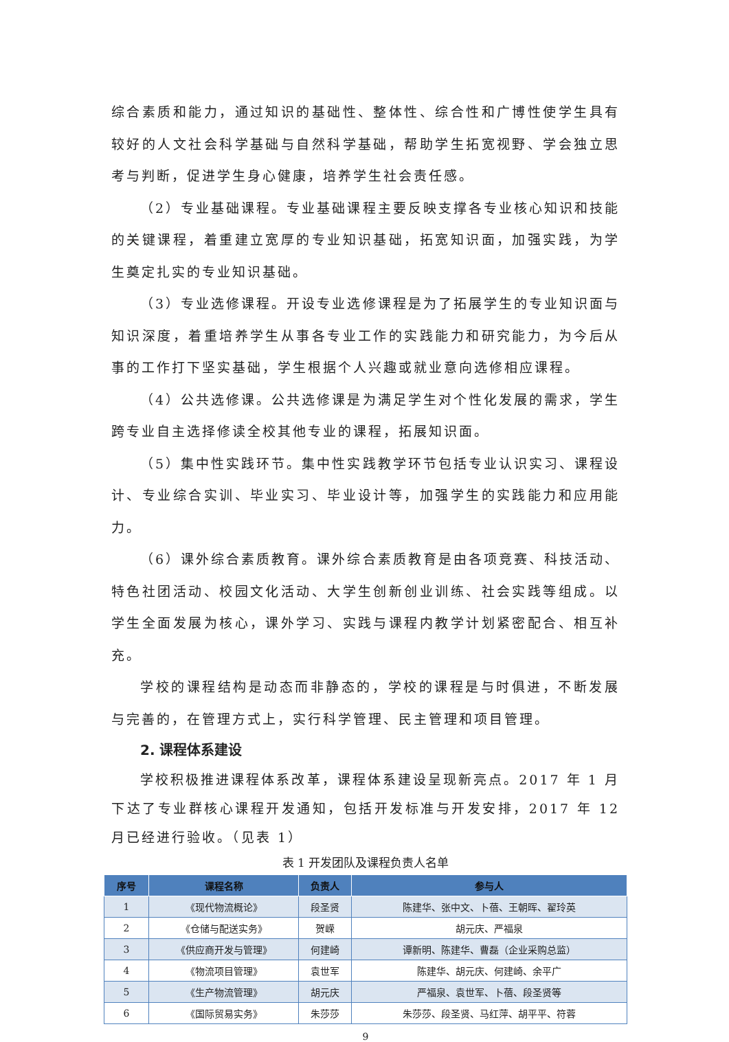综合素质和能力，通过知识的基础性、整体性、综合性和广博性使学生具有较好的人文社会科学基础与自然科学基础，帮助学生拓宽视野、学会独立思考与判断，促进学生身心健康，培养学生社会责任感。
（2）专业基础课程。专业基础课程主要反映支撑各专业核心知识和技能的关键课程，着重建立宽厚的专业知识基础，拓宽知识面，加强实践，为学生奠定扎实的专业知识基础。
（3）专业选修课程。开设专业选修课程是为了拓展学生的专业知识面与知识深度，着重培养学生从事各专业工作的实践能力和研究能力，为今后从事的工作打下坚实基础，学生根据个人兴趣或就业意向选修相应课程。
（4）公共选修课。公共选修课是为满足学生对个性化发展的需求，学生跨专业自主选择修读全校其他专业的课程，拓展知识面。
（5）集中性实践环节。集中性实践教学环节包括专业认识实习、课程设计、专业综合实训、毕业实习、毕业设计等，加强学生的实践能力和应用能力。
（6）课外综合素质教育。课外综合素质教育是由各项竞赛、科技活动、特色社团活动、校园文化活动、大学生创新创业训练、社会实践等组成。以学生全面发展为核心，课外学习、实践与课程内教学计划紧密配合、相互补充。
学校的课程结构是动态而非静态的，学校的课程是与时俱进，不断发展与完善的，在管理方式上，实行科学管理、民主管理和项目管理。
2. 课程体系建设
学校积极推进课程体系改革，课程体系建设呈现新亮点。2017 年 1 月下达了专业群核心课程开发通知，包括开发标准与开发安排，2017 年 12 月已经进行验收。（见表 1）
表 1 开发团队及课程负责人名单
| 序号 | 课程名称 | 负责人 | 参与人 |
| --- | --- | --- | --- |
| 1 | 《现代物流概论》 | 段圣贤 | 陈建华、张中文、卜蓓、王朝晖、翟玲英 |
| 2 | 《仓储与配送实务》 | 贺嵘 | 胡元庆、严福泉 |
| 3 | 《供应商开发与管理》 | 何建崎 | 谭新明、陈建华、曹磊（企业采购总监） |
| 4 | 《物流项目管理》 | 袁世军 | 陈建华、胡元庆、何建崎、余平广 |
| 5 | 《生产物流管理》 | 胡元庆 | 严福泉、袁世军、卜蓓、段圣贤等 |
| 6 | 《国际贸易实务》 | 朱莎莎 | 朱莎莎、段圣贤、马红萍、胡平平、符蓉 |
9